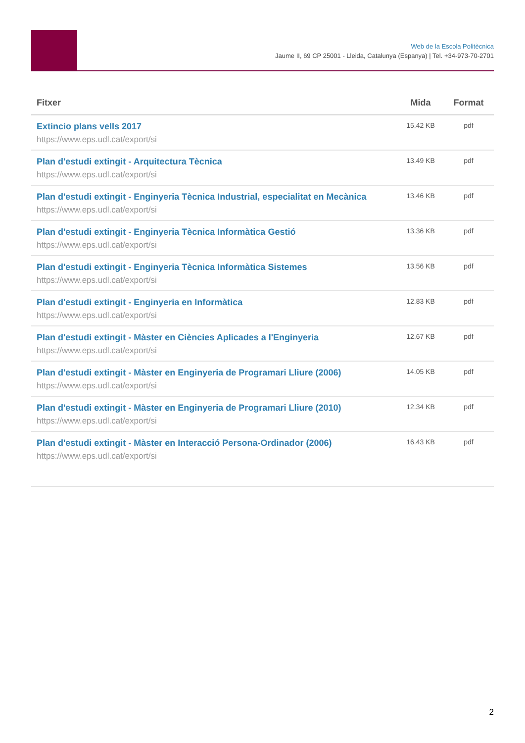Web de la Escola Politècnica
Jaume II, 69 CP 25001 - Lleida, Catalunya (Espanya) | Tel. +34-973-70-2701
| Fitxer | Mida | Format |
| --- | --- | --- |
| Extincio plans vells 2017 https://www.eps.udl.cat/export/si | 15.42 KB | pdf |
| Plan d'estudi extingit - Arquitectura Tècnica https://www.eps.udl.cat/export/si | 13.49 KB | pdf |
| Plan d'estudi extingit - Enginyeria Tècnica Industrial, especialitat en Mecànica https://www.eps.udl.cat/export/si | 13.46 KB | pdf |
| Plan d'estudi extingit - Enginyeria Tècnica Informàtica Gestió https://www.eps.udl.cat/export/si | 13.36 KB | pdf |
| Plan d'estudi extingit - Enginyeria Tècnica Informàtica Sistemes https://www.eps.udl.cat/export/si | 13.56 KB | pdf |
| Plan d'estudi extingit - Enginyeria en Informàtica https://www.eps.udl.cat/export/si | 12.83 KB | pdf |
| Plan d'estudi extingit - Màster en Ciències Aplicades a l'Enginyeria https://www.eps.udl.cat/export/si | 12.67 KB | pdf |
| Plan d'estudi extingit - Màster en Enginyeria de Programari Lliure (2006) https://www.eps.udl.cat/export/si | 14.05 KB | pdf |
| Plan d'estudi extingit - Màster en Enginyeria de Programari Lliure (2010) https://www.eps.udl.cat/export/si | 12.34 KB | pdf |
| Plan d'estudi extingit - Màster en Interacció Persona-Ordinador (2006) https://www.eps.udl.cat/export/si | 16.43 KB | pdf |
2